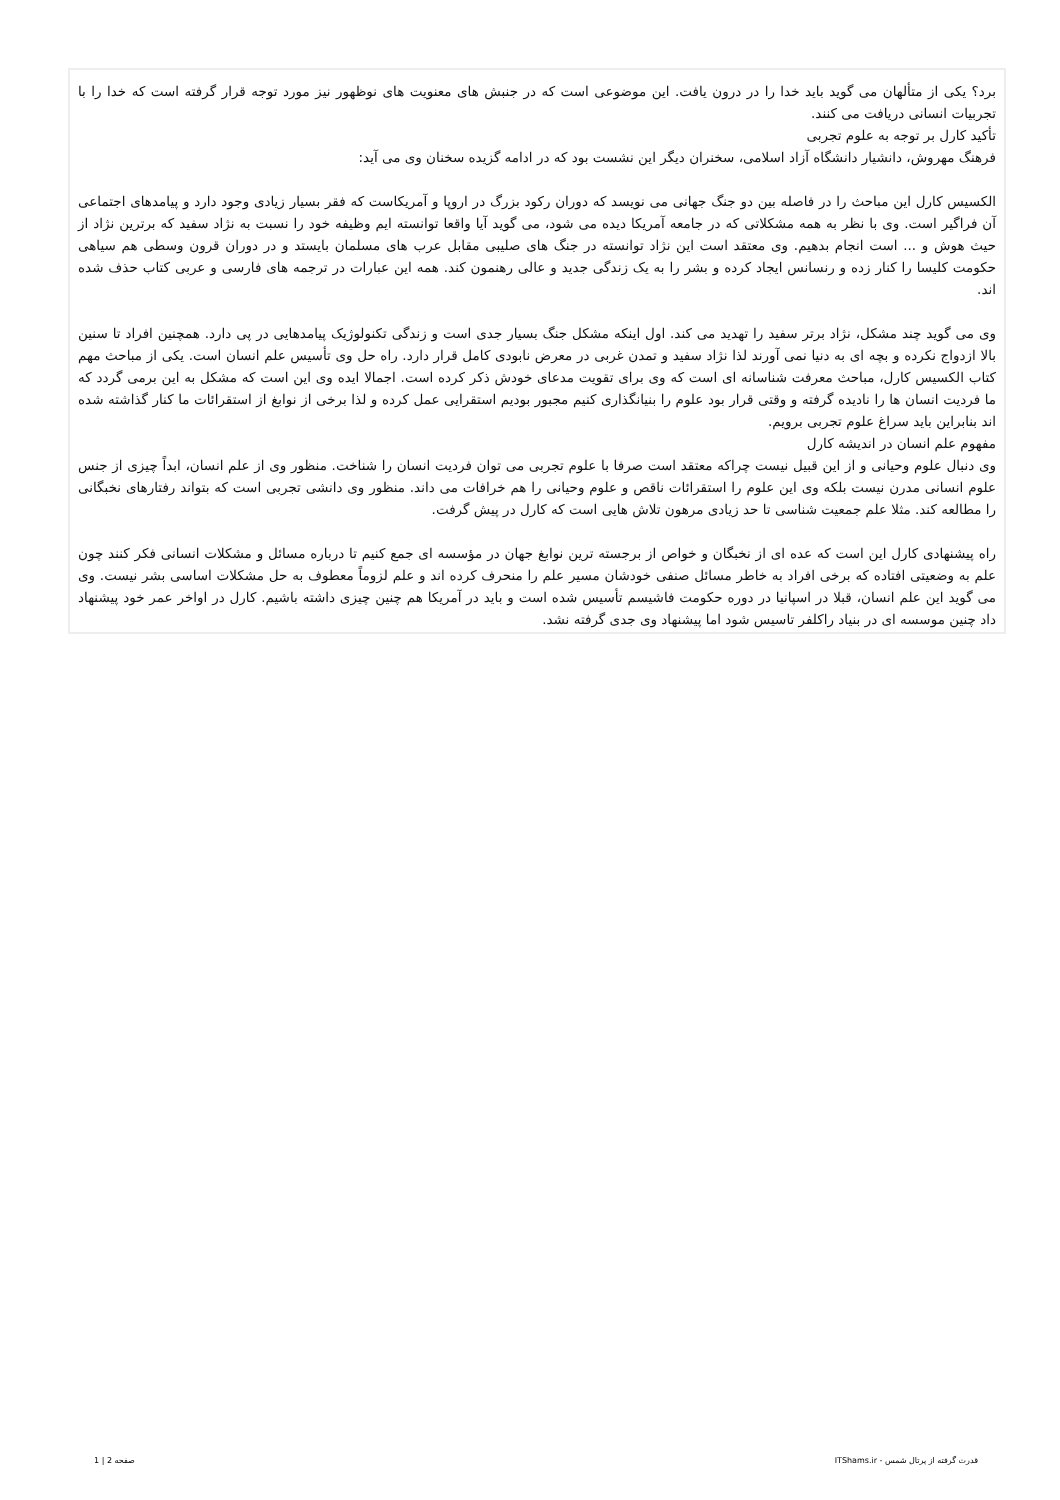برد؟ یکی از متألهان می گوید باید خدا را در درون یافت. این موضوعی است که در جنبش های معنویت های نوظهور نیز مورد توجه قرار گرفته است که خدا را با تجربیات انسانی دریافت می کنند.
تأکید کارل بر توجه به علوم تجربی
فرهنگ مهروش، دانشیار دانشگاه آزاد اسلامی، سخنران دیگر این نشست بود که در ادامه گزیده سخنان وی می آید:
الکسیس کارل این مباحث را در فاصله بین دو جنگ جهانی می نویسد که دوران رکود بزرگ در اروپا و آمریکاست که فقر بسیار زیادی وجود دارد و پیامدهای اجتماعی آن فراگیر است. وی با نظر به همه مشکلاتی که در جامعه آمریکا دیده می شود، می گوید آیا واقعا توانسته ایم وظیفه خود را نسبت به نژاد سفید که برترین نژاد از حیث هوش و ... است انجام بدهیم. وی معتقد است این نژاد توانسته در جنگ های صلیبی مقابل عرب های مسلمان بایستد و در دوران قرون وسطی هم سیاهی حکومت کلیسا را کنار زده و رنسانس ایجاد کرده و بشر را به یک زندگی جدید و عالی رهنمون کند. همه این عبارات در ترجمه های فارسی و عربی کتاب حذف شده اند.
وی می گوید چند مشکل، نژاد برتر سفید را تهدید می کند. اول اینکه مشکل جنگ بسیار جدی است و زندگی تکنولوژیک پیامدهایی در پی دارد. همچنین افراد تا سنین بالا ازدواج نکرده و بچه ای به دنیا نمی آورند لذا نژاد سفید و تمدن غربی در معرض نابودی کامل قرار دارد. راه حل وی تأسیس علم انسان است. یکی از مباحث مهم کتاب الکسیس کارل، مباحث معرفت شناسانه ای است که وی برای تقویت مدعای خودش ذکر کرده است. اجمالا ایده وی این است که مشکل به این برمی گردد که ما فردیت انسان ها را نادیده گرفته و وقتی قرار بود علوم را بنیانگذاری کنیم مجبور بودیم استقرایی عمل کرده و لذا برخی از نوابغ از استقرائات ما کنار گذاشته شده اند بنابراین باید سراغ علوم تجربی برویم.
مفهوم علم انسان در اندیشه کارل
وی دنبال علوم وحیانی و از این قبیل نیست چراکه معتقد است صرفا با علوم تجربی می توان فردیت انسان را شناخت. منظور وی از علم انسان، ابداً چیزی از جنس علوم انسانی مدرن نیست بلکه وی این علوم را استقرائات ناقص و علوم وحیانی را هم خرافات می داند. منظور وی دانشی تجربی است که بتواند رفتارهای نخبگانی را مطالعه کند. مثلا علم جمعیت شناسی تا حد زیادی مرهون تلاش هایی است که کارل در پیش گرفت.
راه پیشنهادی کارل این است که عده ای از نخبگان و خواص از برجسته ترین نوابغ جهان در مؤسسه ای جمع کنیم تا درباره مسائل و مشکلات انسانی فکر کنند چون علم به وضعیتی افتاده که برخی افراد به خاطر مسائل صنفی خودشان مسیر علم را منحرف کرده اند و علم لزوماً معطوف به حل مشکلات اساسی بشر نیست. وی می گوید این علم انسان، قبلا در اسپانیا در دوره حکومت فاشیسم تأسیس شده است و باید در آمریکا هم چنین چیزی داشته باشیم. کارل در اواخر عمر خود پیشنهاد داد چنین موسسه ای در بنیاد راکلفر تاسیس شود اما پیشنهاد وی جدی گرفته نشد.
قدرت گرفته از پرتال شمس - ITShams.ir صفحه 2 | 1